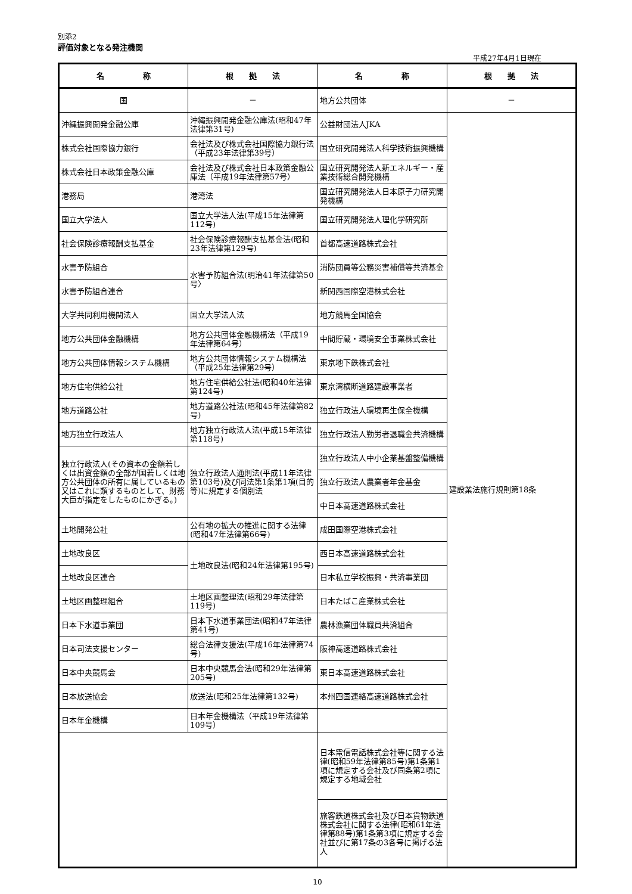別添2
評価対象となる発注機関
平成27年4月1日現在
| 名 称 | 根 拠 法 | 名 称 | 根 拠 法 |
| --- | --- | --- | --- |
| 国 | － | 地方公共団体 | － |
| 沖縄振興開発金融公庫 | 沖縄振興開発金融公庫法(昭和47年法律第31号) | 公益財団法人JKA | 建設業法施行規則第18条 |
| 株式会社国際協力銀行 | 会社法及び株式会社国際協力銀行法（平成23年法律第39号） | 国立研究開発法人科学技術振興機構 | |
| 株式会社日本政策金融公庫 | 会社法及び株式会社日本政策金融公庫法（平成19年法律第57号） | 国立研究開発法人新エネルギー・産業技術総合開発機構 | |
| 港務局 | 港湾法 | 国立研究開発法人日本原子力研究開発機構 | |
| 国立大学法人 | 国立大学法人法(平成15年法律第112号) | 国立研究開発法人理化学研究所 | |
| 社会保険診療報酬支払基金 | 社会保険診療報酬支払基金法(昭和23年法律第129号) | 首都高速道路株式会社 | |
| 水害予防組合 | 水害予防組合法(明治41年法律第50号〉 | 消防団員等公務災害補償等共済基金 | |
| 水害予防組合連合 | | 新関西国際空港株式会社 | |
| 大学共同利用機関法人 | 国立大学法人法 | 地方競馬全国協会 | |
| 地方公共団体金融機構 | 地方公共団体金融機構法（平成19年法律第64号） | 中間貯蔵・環境安全事業株式会社 | |
| 地方公共団体情報システム機構 | 地方公共団体情報システム機構法（平成25年法律第29号） | 東京地下鉄株式会社 | |
| 地方住宅供給公社 | 地方住宅供給公社法(昭和40年法律第124号) | 東京湾横断道路建設事業者 | |
| 地方道路公社 | 地方道路公社法(昭和45年法律第82号) | 独立行政法人環境再生保全機構 | |
| 地方独立行政法人 | 地方独立行政法人法(平成15年法律第118号) | 独立行政法人勤労者退職金共済機構 | |
| 独立行政法人(その資本の金額若しくは出資金額の全部が国若しくは地方公共団体の所有に属しているもの又はこれに類するものとして、財務大臣が指定をしたものにかぎる。) | 独立行政法人通則法(平成11年法律第103号)及び同法第1条第1項(目的等)に規定する個別法 | 独立行政法人中小企業基盤整備機構 | |
| | | 独立行政法人農業者年金基金 | |
| | | 中日本高速道路株式会社 | |
| 土地開発公社 | 公有地の拡大の推進に関する法律(昭和47年法律第66号) | 成田国際空港株式会社 | |
| 土地改良区 | 土地改良法(昭和24年法律第195号) | 西日本高速道路株式会社 | |
| 土地改良区連合 | | 日本私立学校振興・共済事業団 | |
| 土地区画整理組合 | 土地区画整理法(昭和29年法律第119号) | 日本たばこ産業株式会社 | |
| 日本下水道事業団 | 日本下水道事業団法(昭和47年法律第41号) | 農林漁業団体職員共済組合 | |
| 日本司法支援センター | 総合法律支援法(平成16年法律第74号) | 阪神高速道路株式会社 | |
| 日本中央競馬会 | 日本中央競馬会法(昭和29年法律第205号) | 東日本高速道路株式会社 | |
| 日本放送協会 | 放送法(昭和25年法律第132号) | 本州四国連絡高速道路株式会社 | |
| 日本年金機構 | 日本年金機構法（平成19年法律第109号） | | |
| | | 日本電信電話株式会社等に関する法律(昭和59年法律第85号)第1条第1項に規定する会社及び同条第2項に規定する地域会社 | |
| | | 旅客鉄道株式会社及び日本貨物鉄道株式会社に関する法律(昭和61年法律第88号)第1条第3項に規定する会社並びに第17条の3各号に掲げる法人 | |
10